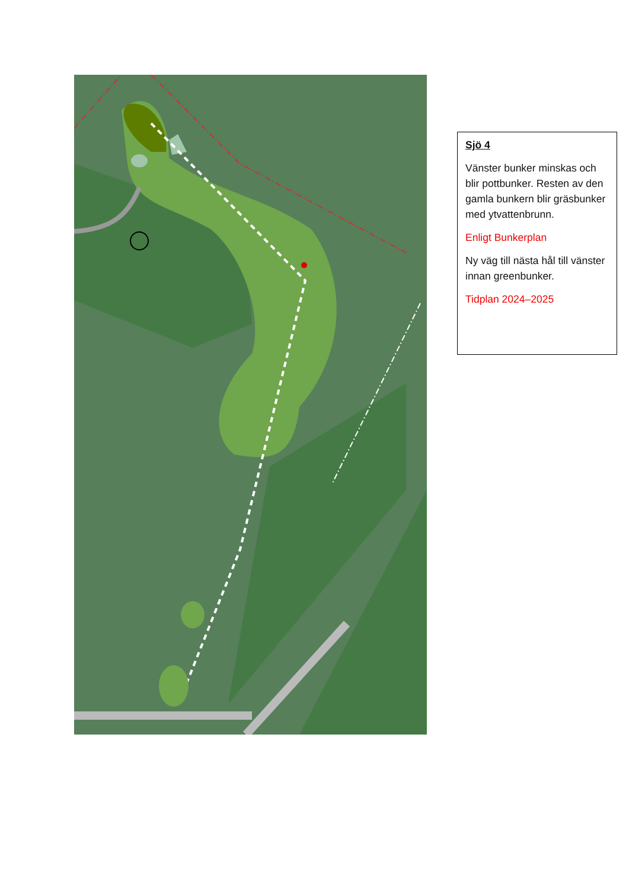Sjö 4
Vänster bunker minskas och blir pottbunker. Resten av den gamla bunkern blir gräsbunker med ytvattenbrunn.
Enligt Bunkerplan
Ny väg till nästa hål till vänster innan greenbunker.
Tidplan 2024–2025